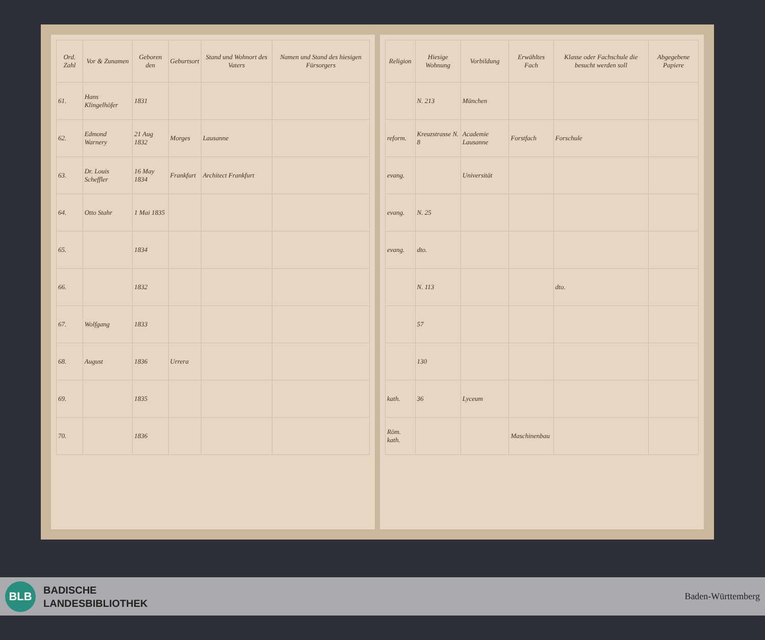| Ord. Zahl | Vor & Zunamen | Geboren den | Geburtsort | Stand und Wohnort des Vaters | Namen und Stand des hiesigen Fürsorgers |
| --- | --- | --- | --- | --- | --- |
| 61. | Hans Klingelhöfer | 1831 | | | |
| 62. | Edmond Warnery | 21 Aug 1832 | Morges | Lausanne | |
| 63. | Dr. Louis Scheffler | 16 May 1834 | Frankfurt | Architect Frankfurt | |
| 64. | Otto Stahr | 1 Mai 1835 | | | |
| 65. | | 1834 | | | |
| 66. | | 1832 | | | |
| 67. | Wolfgang | 1833 | | | |
| 68. | August | 1836 | Urrera | | |
| 69. | | 1835 | | | |
| 70. | | 1836 | | | |
| Religion | Hiesige Wohnung | Vorbildung | Erwähltes Fach | Klasse oder Fachschule die besucht werden soll | Abgegebene Papiere |
| --- | --- | --- | --- | --- | --- |
| | N. 213 | München | | | |
| reform. | Kreuzstrasse N. 8 | Academie Lausanne | Forstfach | Forschule | |
| evang. | | Universität | | | |
| evang. | N. 25 | | | | |
| evang. | dto. | | | | |
| | N. 113 | | | dto. | |
| | 57 | | | | |
| | 130 | | | | |
| kath. | 36 | Lyceum | | | |
| Röm. kath. | | | Maschinenbau | | |
BLB
BADISCHE
LANDESBIBLIOTHEK
Baden-Württemberg